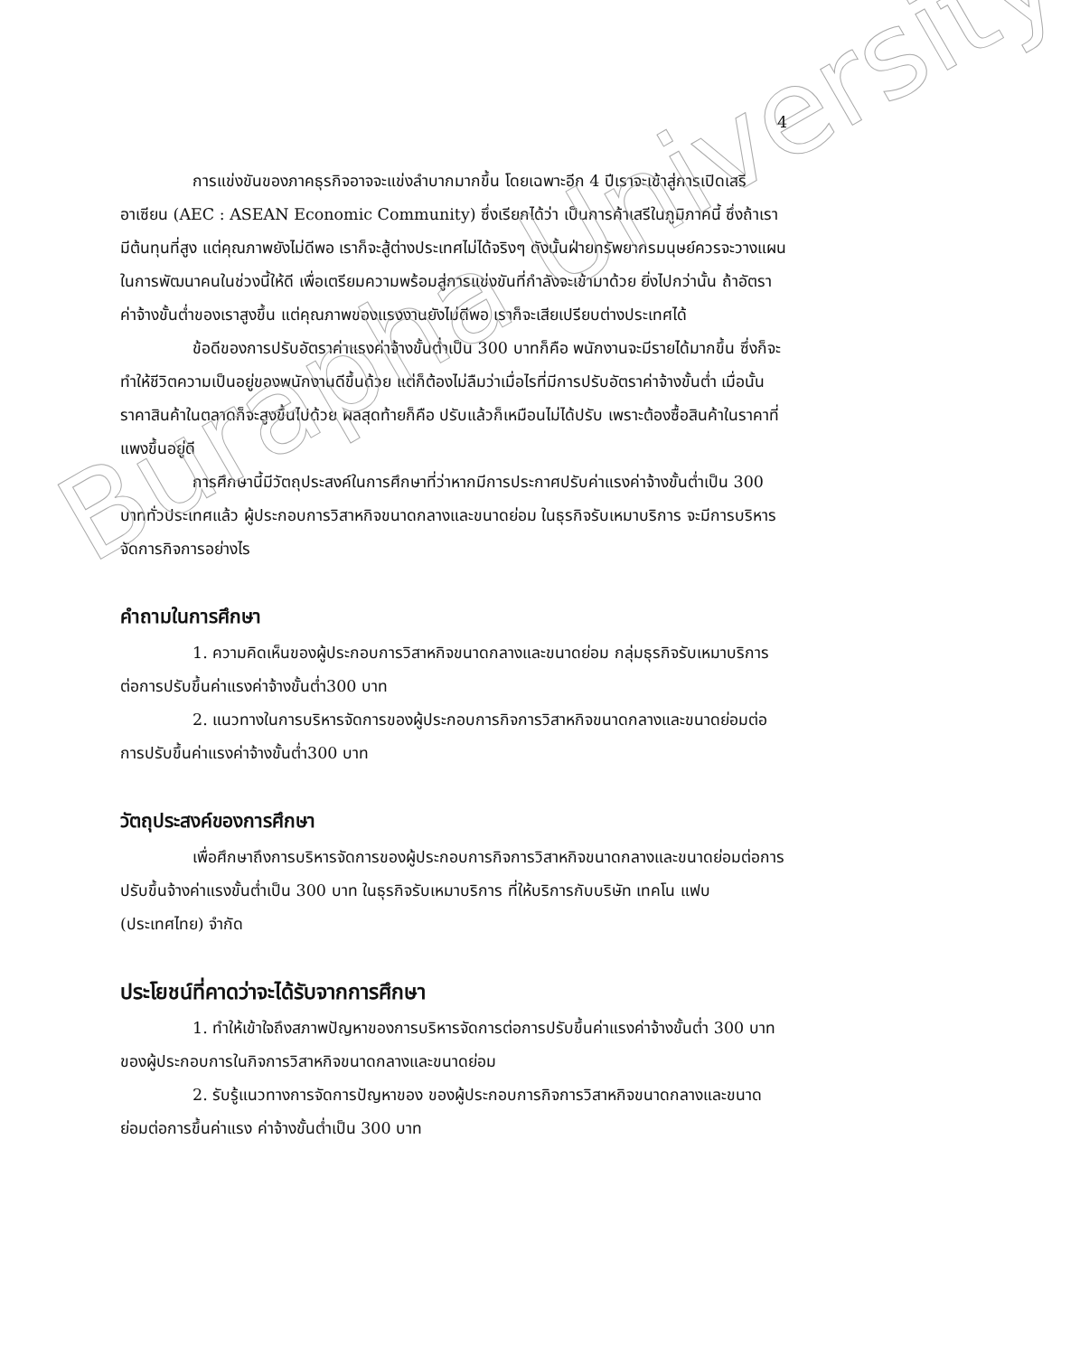Burapha University
4
การแข่งขันของภาคธุรกิจอาจจะแข่งลำบากมากขึ้น โดยเฉพาะอีก 4 ปีเราจะเข้าสู่การเปิดเสรีอาเซียน (AEC : ASEAN Economic Community) ซึ่งเรียกได้ว่า เป็นการค้าเสรีในภูมิภาคนี้ ซึ่งถ้าเรามีต้นทุนที่สูง แต่คุณภาพยังไม่ดีพอ เราก็จะสู้ต่างประเทศไม่ได้จริงๆ ดังนั้นฝ่ายทรัพยากรมนุษย์ควรจะวางแผนในการพัฒนาคนในช่วงนี้ให้ดี เพื่อเตรียมความพร้อมสู่การแข่งขันที่กำลังจะเข้ามาด้วย ยิ่งไปกว่านั้น ถ้าอัตราค่าจ้างขั้นต่ำของเราสูงขึ้น แต่คุณภาพของแรงงานยังไม่ดีพอ เราก็จะเสียเปรียบต่างประเทศได้
ข้อดีของการปรับอัตราค่าแรงค่าจ้างขั้นต่ำเป็น 300 บาทก็คือ พนักงานจะมีรายได้มากขึ้น ซึ่งก็จะทำให้ชีวิตความเป็นอยู่ของพนักงานดีขึ้นด้วย แต่ก็ต้องไม่ลืมว่าเมื่อไรที่มีการปรับอัตราค่าจ้างขั้นต่ำ เมื่อนั้นราคาสินค้าในตลาดก็จะสูงขึ้นไปด้วย ผลสุดท้ายก็คือ ปรับแล้วก็เหมือนไม่ได้ปรับ เพราะต้องซื้อสินค้าในราคาที่แพงขึ้นอยู่ดี
การศึกษานี้มีวัตถุประสงค์ในการศึกษาที่ว่าหากมีการประกาศปรับค่าแรงค่าจ้างขั้นต่ำเป็น 300 บาททั่วประเทศแล้ว ผู้ประกอบการวิสาหกิจขนาดกลางและขนาดย่อม ในธุรกิจรับเหมาบริการ จะมีการบริหารจัดการกิจการอย่างไร
คำถามในการศึกษา
1. ความคิดเห็นของผู้ประกอบการวิสาหกิจขนาดกลางและขนาดย่อม กลุ่มธุรกิจรับเหมาบริการ ต่อการปรับขึ้นค่าแรงค่าจ้างขั้นต่ำ300 บาท
2. แนวทางในการบริหารจัดการของผู้ประกอบการกิจการวิสาหกิจขนาดกลางและขนาดย่อมต่อการปรับขึ้นค่าแรงค่าจ้างขั้นต่ำ300 บาท
วัตถุประสงค์ของการศึกษา
เพื่อศึกษาถึงการบริหารจัดการของผู้ประกอบการกิจการวิสาหกิจขนาดกลางและขนาดย่อมต่อการปรับขึ้นจ้างค่าแรงขั้นต่ำเป็น 300 บาท ในธุรกิจรับเหมาบริการ ที่ให้บริการกับบริษัท เทคโน แฟบ (ประเทศไทย) จำกัด
ประโยชน์ที่คาดว่าจะได้รับจากการศึกษา
1. ทำให้เข้าใจถึงสภาพปัญหาของการบริหารจัดการต่อการปรับขึ้นค่าแรงค่าจ้างขั้นต่ำ 300 บาทของผู้ประกอบการในกิจการวิสาหกิจขนาดกลางและขนาดย่อม
2. รับรู้แนวทางการจัดการปัญหาของ ของผู้ประกอบการกิจการวิสาหกิจขนาดกลางและขนาดย่อมต่อการขึ้นค่าแรง ค่าจ้างขั้นต่ำเป็น 300 บาท